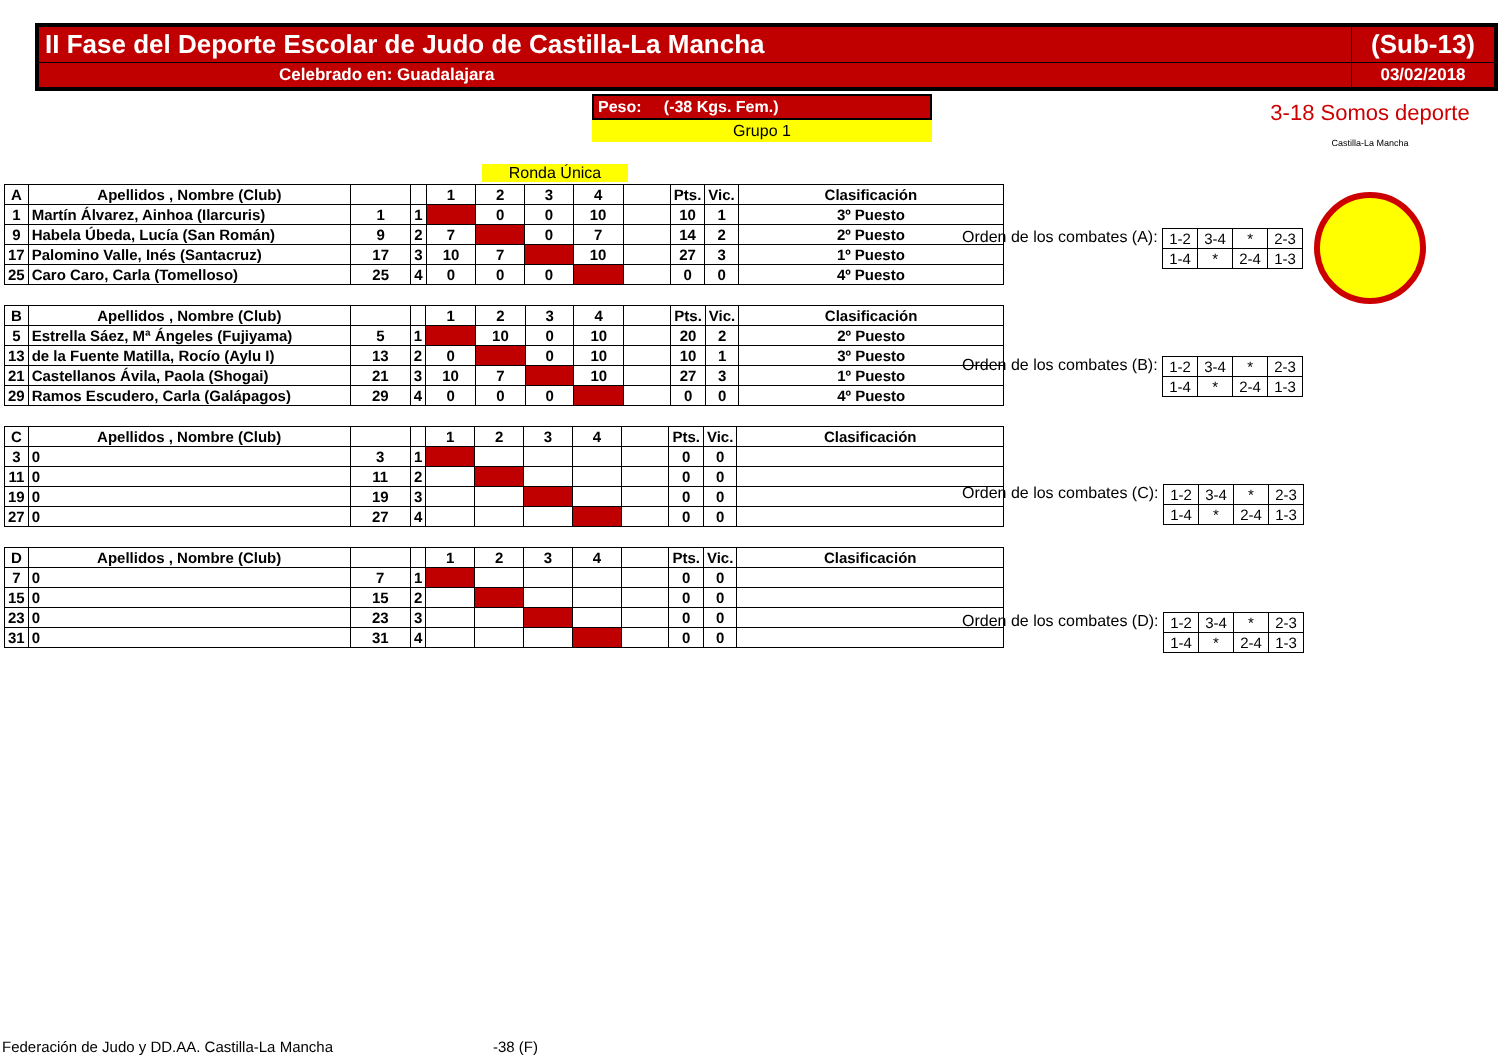| II Fase del Deporte Escolar de Judo de Castilla-La Mancha | (Sub-13) |
| Celebrado en: Guadalajara | 03/02/2018 |
Peso: (-38 Kgs. Fem.)
Grupo 1
Ronda Única
3-18 Somos deporte
Castilla-La Mancha
| A | Apellidos , Nombre (Club) | | | 1 | 2 | 3 | 4 | | Pts. | Vic. | Clasificación |
| --- | --- | --- | --- | --- | --- | --- | --- | --- | --- | --- | --- |
| 1 | Martín Álvarez, Ainhoa (Ilarcuris) | 1 | 1 | | 0 | 0 | 10 | | 10 | 1 | 3º Puesto |
| 9 | Habela Úbeda, Lucía (San Román) | 9 | 2 | 7 | | 0 | 7 | | 14 | 2 | 2º Puesto |
| 17 | Palomino Valle, Inés (Santacruz) | 17 | 3 | 10 | 7 | | 10 | | 27 | 3 | 1º Puesto |
| 25 | Caro Caro, Carla (Tomelloso) | 25 | 4 | 0 | 0 | 0 | | | 0 | 0 | 4º Puesto |
| B | Apellidos , Nombre (Club) | | | 1 | 2 | 3 | 4 | | Pts. | Vic. | Clasificación |
| --- | --- | --- | --- | --- | --- | --- | --- | --- | --- | --- | --- |
| 5 | Estrella Sáez, Mª Ángeles (Fujiyama) | 5 | 1 | | 10 | 0 | 10 | | 20 | 2 | 2º Puesto |
| 13 | de la Fuente Matilla, Rocío (Aylu I) | 13 | 2 | 0 | | 0 | 10 | | 10 | 1 | 3º Puesto |
| 21 | Castellanos Ávila, Paola (Shogai) | 21 | 3 | 10 | 7 | | 10 | | 27 | 3 | 1º Puesto |
| 29 | Ramos Escudero, Carla (Galápagos) | 29 | 4 | 0 | 0 | 0 | | | 0 | 0 | 4º Puesto |
| C | Apellidos , Nombre (Club) | | | 1 | 2 | 3 | 4 | | Pts. | Vic. | Clasificación |
| --- | --- | --- | --- | --- | --- | --- | --- | --- | --- | --- | --- |
| 3 | 0 | 3 | 1 | | | | | | 0 | 0 | |
| 11 | 0 | 11 | 2 | | | | | | 0 | 0 | |
| 19 | 0 | 19 | 3 | | | | | | 0 | 0 | |
| 27 | 0 | 27 | 4 | | | | | | 0 | 0 | |
| D | Apellidos , Nombre (Club) | | | 1 | 2 | 3 | 4 | | Pts. | Vic. | Clasificación |
| --- | --- | --- | --- | --- | --- | --- | --- | --- | --- | --- | --- |
| 7 | 0 | 7 | 1 | | | | | | 0 | 0 | |
| 15 | 0 | 15 | 2 | | | | | | 0 | 0 | |
| 23 | 0 | 23 | 3 | | | | | | 0 | 0 | |
| 31 | 0 | 31 | 4 | | | | | | 0 | 0 | |
Orden de los combates (A):
| 1-2 | 3-4 | * | 2-3 |
| 1-4 | * | 2-4 | 1-3 |
Orden de los combates (B):
| 1-2 | 3-4 | * | 2-3 |
| 1-4 | * | 2-4 | 1-3 |
Orden de los combates (C):
| 1-2 | 3-4 | * | 2-3 |
| 1-4 | * | 2-4 | 1-3 |
Orden de los combates (D):
| 1-2 | 3-4 | * | 2-3 |
| 1-4 | * | 2-4 | 1-3 |
Federación de Judo y DD.AA. Castilla-La Mancha -38 (F)